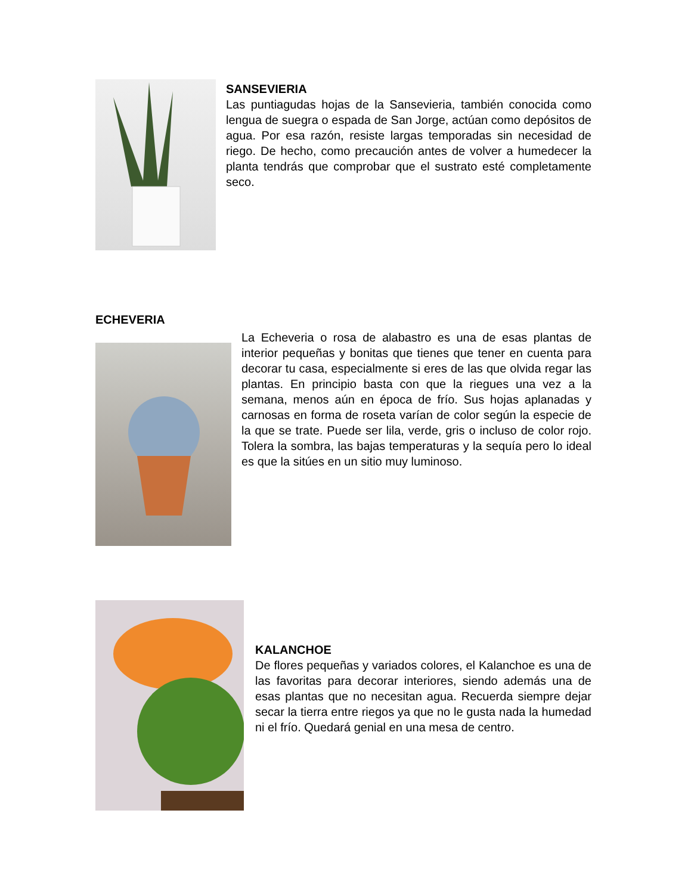SANSEVIERIA
Las puntiagudas hojas de la Sansevieria, también conocida como lengua de suegra o espada de San Jorge, actúan como depósitos de agua. Por esa razón, resiste largas temporadas sin necesidad de riego. De hecho, como precaución antes de volver a humedecer la planta tendrás que comprobar que el sustrato esté completamente seco.
ECHEVERIA
La Echeveria o rosa de alabastro es una de esas plantas de interior pequeñas y bonitas que tienes que tener en cuenta para decorar tu casa, especialmente si eres de las que olvida regar las plantas. En principio basta con que la riegues una vez a la semana, menos aún en época de frío. Sus hojas aplanadas y carnosas en forma de roseta varían de color según la especie de la que se trate. Puede ser lila, verde, gris o incluso de color rojo. Tolera la sombra, las bajas temperaturas y la sequía pero lo ideal es que la sitúes en un sitio muy luminoso.
KALANCHOE
De flores pequeñas y variados colores, el Kalanchoe es una de las favoritas para decorar interiores, siendo además una de esas plantas que no necesitan agua. Recuerda siempre dejar secar la tierra entre riegos ya que no le gusta nada la humedad ni el frío. Quedará genial en una mesa de centro.